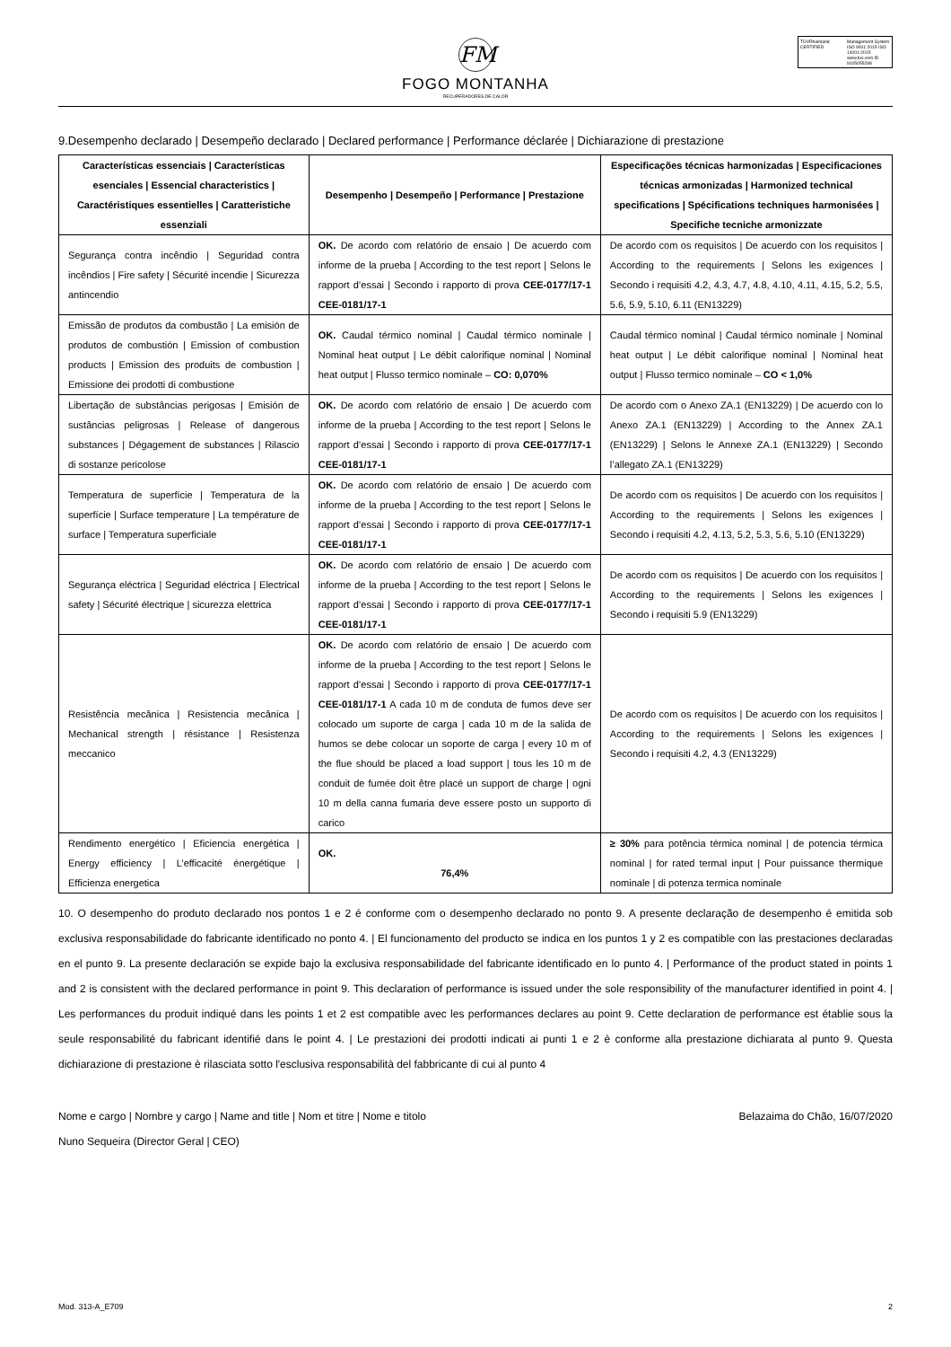FM
FOGO MONTANHA
RECUPERADORES DE CALOR
TÜVRheinland CERTIFIED
Management System ISO 9001:2015 ISO 14001:2015 www.tuv.com ID 9105055298
9.Desempenho declarado | Desempeño declarado | Declared performance | Performance déclarée | Dichiarazione di prestazione
| Características essenciais / Características esenciales / Essencial characteristics / Caractéristiques essentielles / Caratteristiche essenziali | Desempenho / Desempeño / Performance / Prestazione | Especificações técnicas harmonizadas / Especificaciones técnicas armonizadas / Harmonized technical specifications / Spécifications techniques harmonisées / Specifiche tecniche armonizzate |
| --- | --- | --- |
| Segurança contra incêndio / Seguridad contra incêndios / Fire safety / Sécurité incendie / Sicurezza antincendio | OK. De acordo com relatório de ensaio / De acuerdo com informe de la prueba / According to the test report / Selons le rapport d’essai / Secondo i rapporto di prova CEE-0177/17-1 CEE-0181/17-1 | De acordo com os requisitos / De acuerdo con los requisitos / According to the requirements / Selons les exigences / Secondo i requisiti 4.2, 4.3, 4.7, 4.8, 4.10, 4.11, 4.15, 5.2, 5.5, 5.6, 5.9, 5.10, 6.11 (EN13229) |
| Emissão de produtos da combustão / La emisión de produtos de combustión / Emission of combustion products / Emission des produits de combustion / Emissione dei prodotti di combustione | OK. Caudal térmico nominal / Caudal térmico nominale / Nominal heat output / Le débit calorifique nominal / Nominal heat output / Flusso termico nominale – CO: 0,070% | Caudal térmico nominal / Caudal térmico nominale / Nominal heat output / Le débit calorifique nominal / Nominal heat output / Flusso termico nominale – CO < 1,0% |
| Libertação de substâncias perigosas / Emisión de sustâncias peligrosas / Release of dangerous substances / Dégagement de substances / Rilascio di sostanze pericolose | OK. De acordo com relatório de ensaio / De acuerdo com informe de la prueba / According to the test report / Selons le rapport d’essai / Secondo i rapporto di prova CEE-0177/17-1 CEE-0181/17-1 | De acordo com o Anexo ZA.1 (EN13229) / De acuerdo con lo Anexo ZA.1 (EN13229) / According to the Annex ZA.1 (EN13229) / Selons le Annexe ZA.1 (EN13229) / Secondo l’allegato ZA.1 (EN13229) |
| Temperatura de superfície / Temperatura de la superfície / Surface temperature / La température de surface / Temperatura superficiale | OK. De acordo com relatório de ensaio / De acuerdo com informe de la prueba / According to the test report / Selons le rapport d’essai / Secondo i rapporto di prova CEE-0177/17-1 CEE-0181/17-1 | De acordo com os requisitos / De acuerdo con los requisitos / According to the requirements / Selons les exigences / Secondo i requisiti 4.2, 4.13, 5.2, 5.3, 5.6, 5.10 (EN13229) |
| Segurança eléctrica / Seguridad eléctrica / Electrical safety / Sécurité électrique / sicurezza elettrica | OK. De acordo com relatório de ensaio / De acuerdo com informe de la prueba / According to the test report / Selons le rapport d’essai / Secondo i rapporto di prova CEE-0177/17-1 CEE-0181/17-1 | De acordo com os requisitos / De acuerdo con los requisitos / According to the requirements / Selons les exigences / Secondo i requisiti 5.9 (EN13229) |
| Resistência mecânica / Resistencia mecânica / Mechanical strength / résistance / Resistenza meccanico | OK. De acordo com relatório de ensaio / De acuerdo com informe de la prueba / According to the test report / Selons le rapport d’essai / Secondo i rapporto di prova CEE-0177/17-1 CEE-0181/17-1 A cada 10 m de conduta de fumos deve ser colocado um suporte de carga / cada 10 m de la salida de humos se debe colocar un soporte de carga / every 10 m of the flue should be placed a load support / tous les 10 m de conduit de fumée doit être placé un support de charge / ogni 10 m della canna fumaria deve essere posto un supporto di carico | De acordo com os requisitos / De acuerdo con los requisitos / According to the requirements / Selons les exigences / Secondo i requisiti 4.2, 4.3 (EN13229) |
| Rendimento energético / Eficiencia energética / Energy efficiency / L’efficacité énergétique / Efficienza energetica | OK. 76,4% | ≥ 30% para potência térmica nominal / de potencia térmica nominal / for rated termal input / Pour puissance thermique nominale / di potenza termica nominale |
10. O desempenho do produto declarado nos pontos 1 e 2 é conforme com o desempenho declarado no ponto 9. A presente declaração de desempenho é emitida sob exclusiva responsabilidade do fabricante identificado no ponto 4. | El funcionamento del producto se indica en los puntos 1 y 2 es compatible con las prestaciones declaradas en el punto 9. La presente declaración se expide bajo la exclusiva responsabilidade del fabricante identificado en lo punto 4. | Performance of the product stated in points 1 and 2 is consistent with the declared performance in point 9. This declaration of performance is issued under the sole responsibility of the manufacturer identified in point 4. | Les performances du produit indiqué dans les points 1 et 2 est compatible avec les performances declares au point 9. Cette declaration de performance est établie sous la seule responsabilité du fabricant identifié dans le point 4. | Le prestazioni dei prodotti indicati ai punti 1 e 2 è conforme alla prestazione dichiarata al punto 9. Questa dichiarazione di prestazione è rilasciata sotto l'esclusiva responsabilità del fabbricante di cui al punto 4
Nome e cargo | Nombre y cargo | Name and title | Nom et titre | Nome e titolo
Nuno Sequeira (Director Geral | CEO)
Belazaima do Chão, 16/07/2020
Mod. 313-A_E709 2